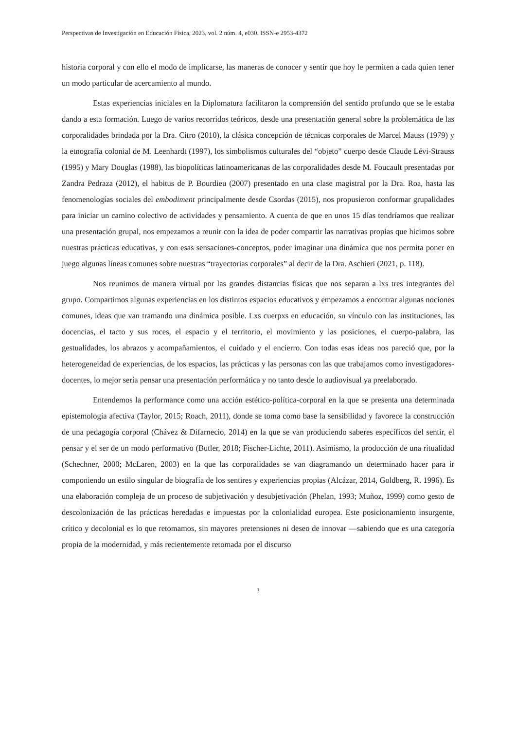Perspectivas de Investigación en Educación Física, 2023, vol. 2 núm. 4, e030. ISSN-e 2953-4372
historia corporal y con ello el modo de implicarse, las maneras de conocer y sentir que hoy le permiten a cada quien tener un modo particular de acercamiento al mundo.
Estas experiencias iniciales en la Diplomatura facilitaron la comprensión del sentido profundo que se le estaba dando a esta formación. Luego de varios recorridos teóricos, desde una presentación general sobre la problemática de las corporalidades brindada por la Dra. Citro (2010), la clásica concepción de técnicas corporales de Marcel Mauss (1979) y la etnografía colonial de M. Leenhardt (1997), los simbolismos culturales del “objeto” cuerpo desde Claude Lévi-Strauss (1995) y Mary Douglas (1988), las biopolíticas latinoamericanas de las corporalidades desde M. Foucault presentadas por Zandra Pedraza (2012), el habitus de P. Bourdieu (2007) presentado en una clase magistral por la Dra. Roa, hasta las fenomenologías sociales del embodiment principalmente desde Csordas (2015), nos propusieron conformar grupalidades para iniciar un camino colectivo de actividades y pensamiento. A cuenta de que en unos 15 días tendríamos que realizar una presentación grupal, nos empezamos a reunir con la idea de poder compartir las narrativas propias que hicimos sobre nuestras prácticas educativas, y con esas sensaciones-conceptos, poder imaginar una dinámica que nos permita poner en juego algunas líneas comunes sobre nuestras “trayectorias corporales” al decir de la Dra. Aschieri (2021, p. 118).
Nos reunimos de manera virtual por las grandes distancias físicas que nos separan a lxs tres integrantes del grupo. Compartimos algunas experiencias en los distintos espacios educativos y empezamos a encontrar algunas nociones comunes, ideas que van tramando una dinámica posible. Lxs cuerpxs en educación, su vínculo con las instituciones, las docencias, el tacto y sus roces, el espacio y el territorio, el movimiento y las posiciones, el cuerpo-palabra, las gestualidades, los abrazos y acompañamientos, el cuidado y el encierro. Con todas esas ideas nos pareció que, por la heterogeneidad de experiencias, de los espacios, las prácticas y las personas con las que trabajamos como investigadores-docentes, lo mejor sería pensar una presentación performática y no tanto desde lo audiovisual ya preelaborado.
Entendemos la performance como una acción estético-política-corporal en la que se presenta una determinada epistemología afectiva (Taylor, 2015; Roach, 2011), donde se toma como base la sensibilidad y favorece la construcción de una pedagogía corporal (Chávez & Difarnecio, 2014) en la que se van produciendo saberes específicos del sentir, el pensar y el ser de un modo performativo (Butler, 2018; Fischer-Lichte, 2011). Asimismo, la producción de una ritualidad (Schechner, 2000; McLaren, 2003) en la que las corporalidades se van diagramando un determinado hacer para ir componiendo un estilo singular de biografía de los sentires y experiencias propias (Alcázar, 2014, Goldberg, R. 1996). Es una elaboración compleja de un proceso de subjetivación y desubjetivación (Phelan, 1993; Muñoz, 1999) como gesto de descolonización de las prácticas heredadas e impuestas por la colonialidad europea. Este posicionamiento insurgente, crítico y decolonial es lo que retomamos, sin mayores pretensiones ni deseo de innovar —sabiendo que es una categoría propia de la modernidad, y más recientemente retomada por el discurso
3